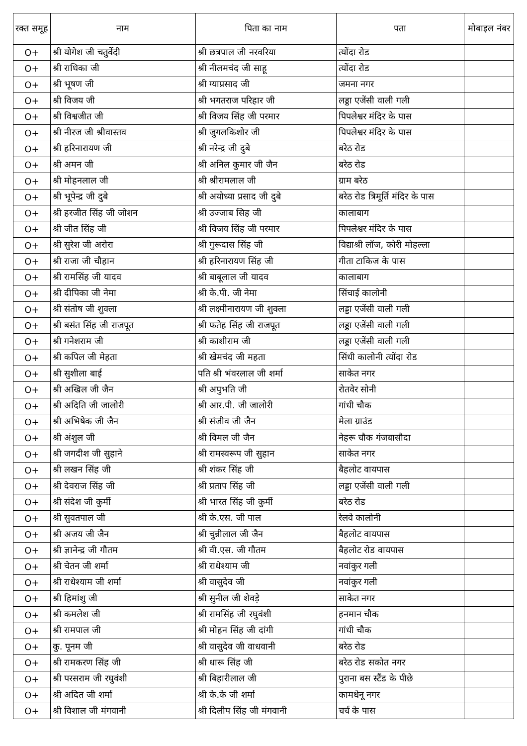| रक्त समूह | नाम | पिता का नाम | पता | मोबाइल नंबर |
| --- | --- | --- | --- | --- |
| O+ | श्री योगेश जी चतुर्वेदी | श्री छत्रपाल जी नरवरिया | त्योंदा रोड | |
| O+ | श्री राधिका जी | श्री नीलमचंद जी साहू | त्योंदा रोड | |
| O+ | श्री भूषण जी | श्री ग्याप्रसाद जी | जमना नगर | |
| O+ | श्री विजय जी | श्री भगतराज परिहार जी | लड्डा एजेंसी वाली गली | |
| O+ | श्री विश्वजीत जी | श्री विजय सिंह जी परमार | पिपलेश्वर मंदिर के पास | |
| O+ | श्री नीरज जी श्रीवास्तव | श्री जुगलकिशोर जी | पिपलेश्वर मंदिर के पास | |
| O+ | श्री हरिनारायण जी | श्री नरेन्द्र जी दुबे | बरेठ रोड | |
| O+ | श्री अमन जी | श्री अनिल कुमार जी जैन | बरेठ रोड | |
| O+ | श्री मोहनलाल जी | श्री श्रीरामलाल जी | ग्राम बरेठ | |
| O+ | श्री भूपेन्द्र जी दुबे | श्री अयोध्या प्रसाद जी दुबे | बरेठ रोड त्रिमूर्ति मंदिर के पास | |
| O+ | श्री हरजीत सिंह जी जोशन | श्री उज्जाब सिह जी | कालाबाग | |
| O+ | श्री जीत सिंह जी | श्री विजय सिंह जी परमार | पिपलेश्वर मंदिर के पास | |
| O+ | श्री सुरेश जी अरोरा | श्री गुरूदास सिंह जी | विद्याश्री लॉज, कोरी मोहल्ला | |
| O+ | श्री राजा जी चौहान | श्री हरिनारायण सिंह जी | गीता टाकिज के पास | |
| O+ | श्री रामसिंह जी यादव | श्री बाबूलाल जी यादव | कालाबाग | |
| O+ | श्री दीपिका जी नेमा | श्री के.पी. जी नेमा | सिंचाई कालोनी | |
| O+ | श्री संतोष जी शुक्ला | श्री लक्ष्मीनारायण जी शुक्ला | लड्डा एजेंसी वाली गली | |
| O+ | श्री बसंत सिंह जी राजपूत | श्री फतेह सिंह जी राजपूत | लड्डा एजेंसी वाली गली | |
| O+ | श्री गनेशराम जी | श्री काशीराम जी | लड्डा एजेंसी वाली गली | |
| O+ | श्री कपिल जी मेहता | श्री खेमचंद जी महता | सिंधी कालोनी त्योंदा रोड | |
| O+ | श्री सुशीला बाई | पति श्री भंवरलाल जी शर्मा | साकेत नगर | |
| O+ | श्री अखिल जी जैन | श्री अपुभति जी | रोतवेर सोनी | |
| O+ | श्री अदिति जी जालोरी | श्री आर.पी. जी जालोरी | गांधी चौक | |
| O+ | श्री अभिषेक जी जैन | श्री संजीव जी जैन | मेला ग्राउंड | |
| O+ | श्री अंशुल जी | श्री विमल जी जैन | नेहरू चौक गंजबासौदा | |
| O+ | श्री जगदीश जी सुहाने | श्री रामस्वरूप जी सुहान | साकेत नगर | |
| O+ | श्री लखन सिंह जी | श्री शंकर सिंह जी | बैहलोट वायपास | |
| O+ | श्री देवराज सिंह जी | श्री प्रताप सिंह जी | लड्डा एजेंसी वाली गली | |
| O+ | श्री संदेश जी कुर्मी | श्री भारत सिंह जी कुर्मी | बरेठ रोड | |
| O+ | श्री सुवतपाल जी | श्री के.एस. जी पाल | रेलवे कालोनी | |
| O+ | श्री अजय जी जैन | श्री चुन्नीलाल जी जैन | बैहलोट वायपास | |
| O+ | श्री ज्ञानेन्द्र जी गौतम | श्री वी.एस. जी गौतम | बैहलोट रोड वायपास | |
| O+ | श्री चेतन जी शर्मा | श्री राधेश्याम जी | नवांकुर गली | |
| O+ | श्री राधेश्याम जी शर्मा | श्री वासुदेव जी | नवांकुर गली | |
| O+ | श्री हिमांशु जी | श्री सुनील जी शेवड़े | साकेत नगर | |
| O+ | श्री कमलेश जी | श्री रामसिंह जी रघुवंशी | हनमान चौक | |
| O+ | श्री रामपाल जी | श्री मोहन सिंह जी दांगी | गांधी चौक | |
| O+ | कु. पूनम जी | श्री वासुदेव जी वाधवानी | बरेठ रोड | |
| O+ | श्री रामकरण सिंह जी | श्री धारू सिंह जी | बरेठ रोड सकोत नगर | |
| O+ | श्री परसराम जी रघुवंशी | श्री बिहारीलाल जी | पुराना बस स्टैंड के पीछे | |
| O+ | श्री अदित जी शर्मा | श्री के.के जी शर्मा | कामधेनू नगर | |
| O+ | श्री विशाल जी मंगवानी | श्री दिलीप सिंह जी मंगवानी | चर्च के पास | |